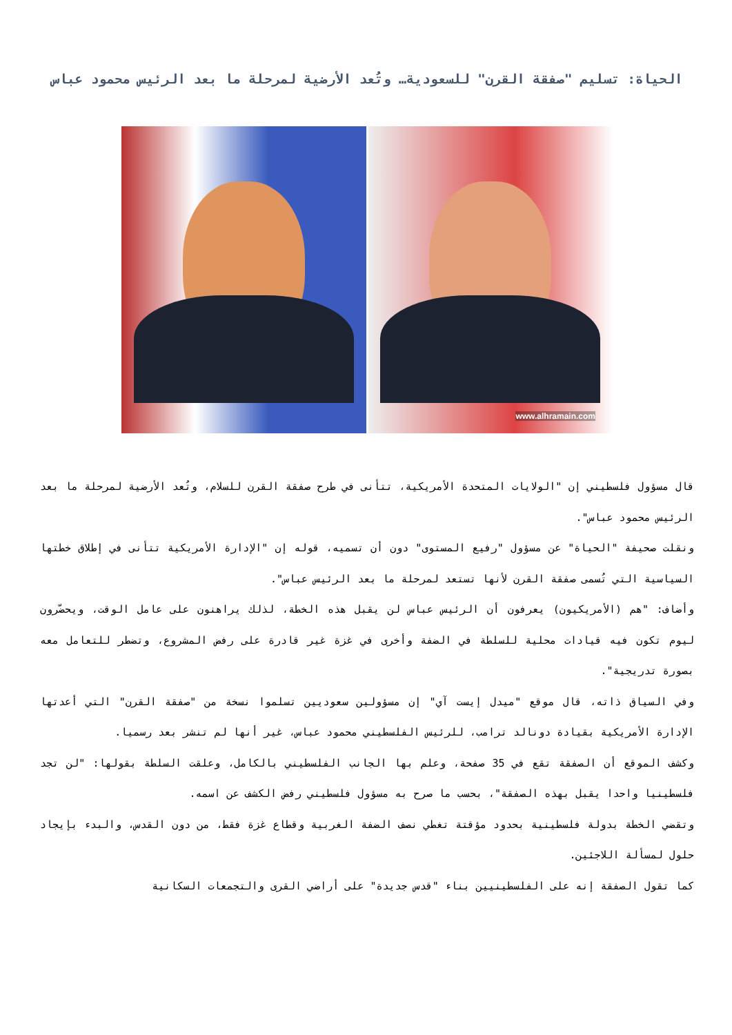الحياة: تسليم "صفقة القرن" للسعودية… وتُعد الأرضية لمرحلة ما بعد الرئيس محمود عباس
www.alhramain.com
قال مسؤول فلسطيني إن "الولايات المتحدة الأمريكية، تتأنى في طرح صفقة القرن للسلام، وتُعد الأرضية لمرحلة ما بعد الرئيس محمود عباس".
ونقلت صحيفة "الحياة" عن مسؤول "رفيع المستوى" دون أن تسميه، قوله إن "الإدارة الأمريكية تتأنى في إطلاق خطتها السياسية التي تُسمى صفقة القرن لأنها تستعد لمرحلة ما بعد الرئيس عباس".
وأضاف: "هم (الأمريكيون) يعرفون أن الرئيس عباس لن يقبل هذه الخطة، لذلك يراهنون على عامل الوقت، ويحضّرون ليوم تكون فيه قيادات محلية للسلطة في الضفة وأخرى في غزة غير قادرة على رفض المشروع، وتضطر للتعامل معه بصورة تدريجية".
وفي السياق ذاته، قال موقع "ميدل إيست آي" إن مسؤولين سعوديين تسلموا نسخة من "صفقة القرن" التي أعدتها الإدارة الأمريكية بقيادة دونالد ترامب، للرئيس الفلسطيني محمود عباس، غير أنها لم تنشر بعد رسميا.
وكشف الموقع أن الصفقة تقع في 35 صفحة، وعلم بها الجانب الفلسطيني بالكامل، وعلقت السلطة بقولها: "لن تجد فلسطينيا واحدا يقبل بهذه الصفقة"، بحسب ما صرح به مسؤول فلسطيني رفض الكشف عن اسمه.
وتقضي الخطة بدولة فلسطينية بحدود مؤقتة تغطي نصف الضفة الغربية وقطاع غزة فقط، من دون القدس، والبدء بإيجاد حلول لمسألة اللاجئين.
كما تقول الصفقة إنه على الفلسطينيين بناء "قدس جديدة" على أراضي القرى والتجمعات السكانية